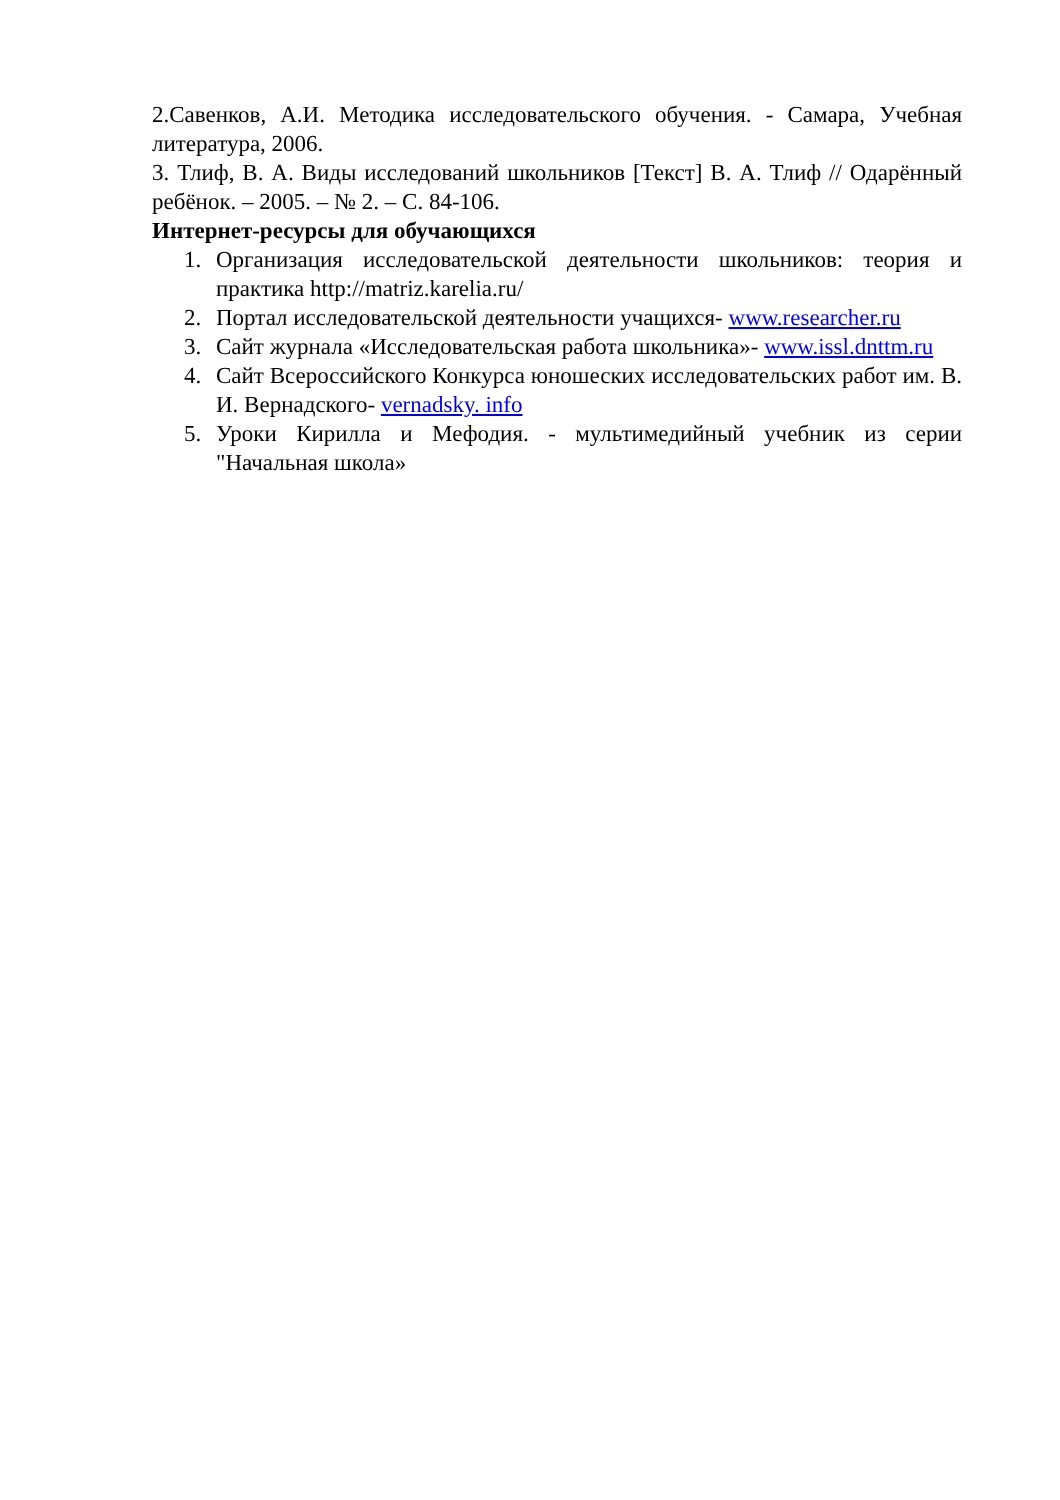2.Савенков, А.И. Методика исследовательского обучения. - Самара, Учебная литература, 2006.
3. Тлиф, В. А. Виды исследований школьников [Текст] В. А. Тлиф // Одарённый ребёнок. – 2005. – № 2. – С. 84-106.
Интернет-ресурсы для обучающихся
1. Организация исследовательской деятельности школьников: теория и практика http://matriz.karelia.ru/
2. Портал исследовательской деятельности учащихся- www.researcher.ru
3. Сайт журнала «Исследовательская работа школьника»- www.issl.dnttm.ru
4. Сайт Всероссийского Конкурса юношеских исследовательских работ им. В. И. Вернадского- vernadsky. info
5. Уроки Кирилла и Мефодия. - мультимедийный учебник из серии "Начальная школа»